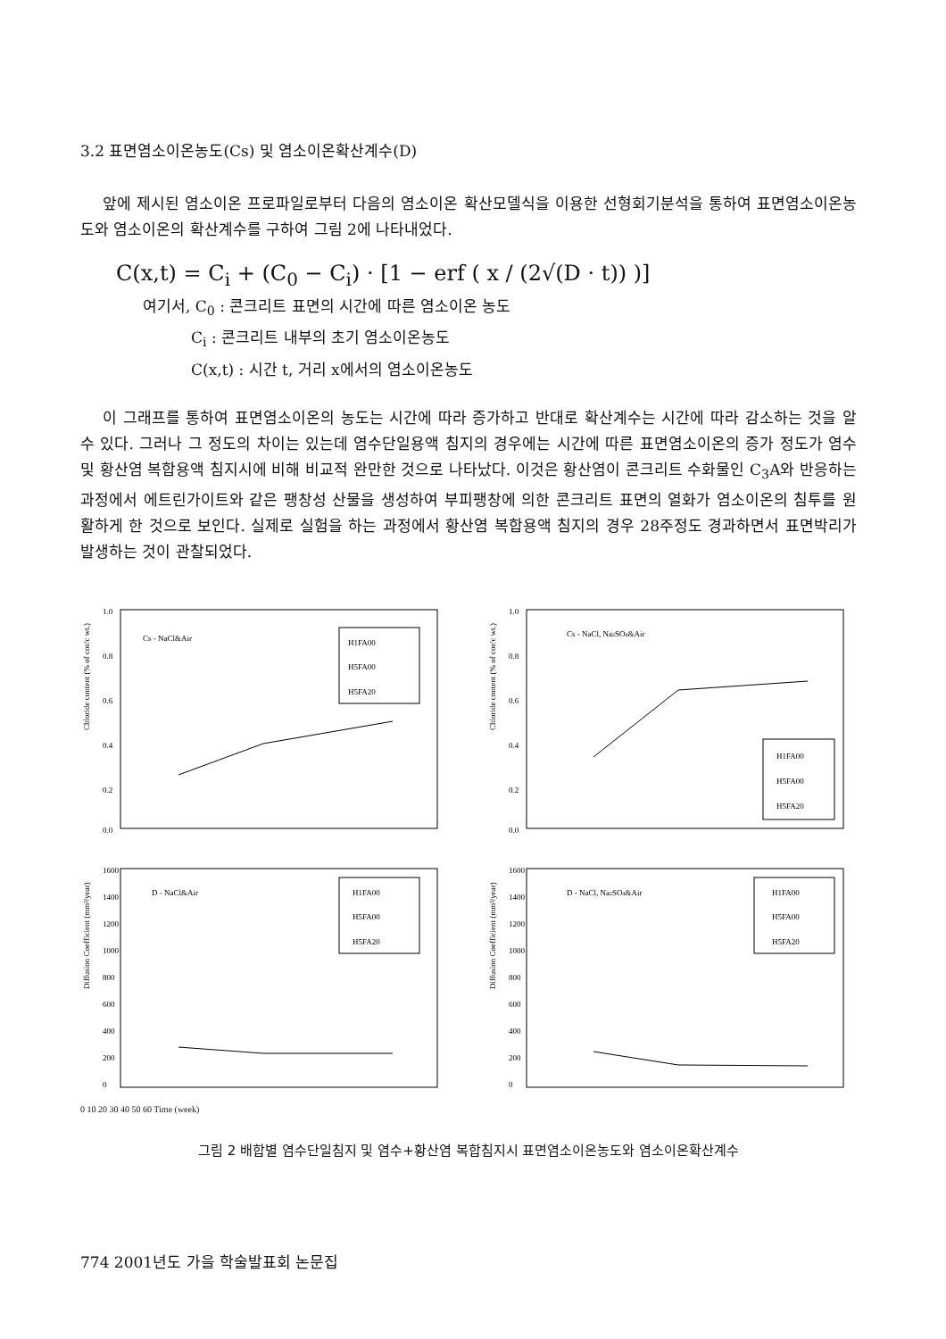3.2 표면염소이온농도(Cs) 및 염소이온확산계수(D)
앞에 제시된 염소이온 프로파일로부터 다음의 염소이온 확산모델식을 이용한 선형회기분석을 통하여 표면염소이온농도와 염소이온의 확산계수를 구하여 그림 2에 나타내었다.
C(x,t) = C<sub>i</sub> + (C<sub>0</sub> − C<sub>i</sub>) · [1 − erf ( x / (2√(D · t)) )]
여기서, C<sub>0</sub> : 콘크리트 표면의 시간에 따른 염소이온 농도
C<sub>i</sub> : 콘크리트 내부의 초기 염소이온농도
C(x,t) : 시간 t, 거리 x에서의 염소이온농도
이 그래프를 통하여 표면염소이온의 농도는 시간에 따라 증가하고 반대로 확산계수는 시간에 따라 감소하는 것을 알 수 있다. 그러나 그 정도의 차이는 있는데 염수단일용액 침지의 경우에는 시간에 따른 표면염소이온의 증가 정도가 염수 및 황산염 복합용액 침지시에 비해 비교적 완만한 것으로 나타났다. 이것은 황산염이 콘크리트 수화물인 C<sub>3</sub>A와 반응하는 과정에서 에트린가이트와 같은 팽창성 산물을 생성하여 부피팽창에 의한 콘크리트 표면의 열화가 염소이온의 침투를 원활하게 한 것으로 보인다. 실제로 실험을 하는 과정에서 황산염 복합용액 침지의 경우 28주정도 경과하면서 표면박리가 발생하는 것이 관찰되었다.
Chloride content (% of con'c wt.)
1.0
0.8
0.6
0.4
0.2
0.0
Cs - NaCl&Air
H1FA00
H5FA00
H5FA20
Chloride content (% of con'c wt.)
1.0
0.8
0.6
0.4
0.2
0.0
Cs - NaCl, Na2SO4&Air
H1FA00
H5FA00
H5FA20
Diffusion Coefficient (mm²/year)
1600
1400
1200
1000
800
600
400
200
0
D - NaCl&Air
H1FA00
H5FA00
H5FA20
Diffusion Coefficient (mm²/year)
1600
1400
1200
1000
800
600
400
200
0
D - NaCl, Na2SO4&Air
H1FA00
H5FA00
H5FA20
0 10 20 30 40 50 60 Time (week)
그림 2 배합별 염수단일침지 및 염수+황산염 복합침지시 표면염소이온농도와 염소이온확산계수
774 2001년도 가을 학술발표회 논문집